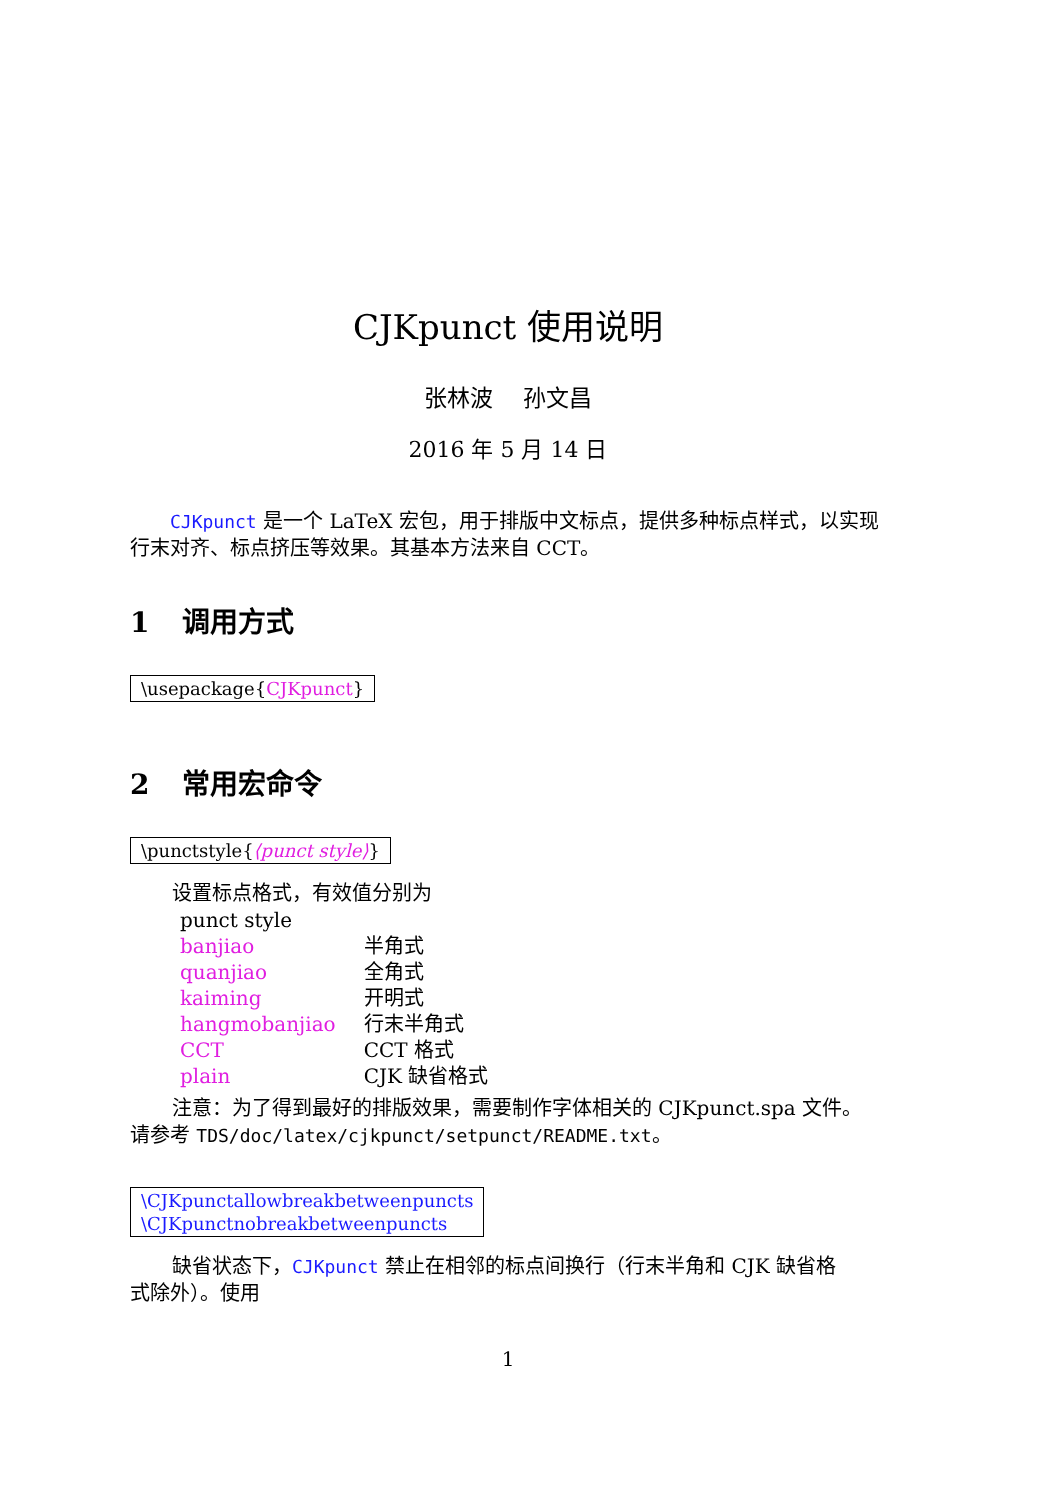CJKpunct 使用说明
张林波　 孙文昌
2016 年 5 月 14 日
　　CJKpunct 是一个 LaTeX 宏包，用于排版中文标点，提供多种标点样式，以实现行末对齐、标点挤压等效果。其基本方法来自 CCT。
1 调用方式
\usepackage{CJKpunct}
2 常用宏命令
\punctstyle{⟨punct style⟩}
设置标点格式，有效值分别为
| punct style | |
| banjiao | 半角式 |
| quanjiao | 全角式 |
| kaiming | 开明式 |
| hangmobanjiao | 行末半角式 |
| CCT | CCT 格式 |
| plain | CJK 缺省格式 |
注意：为了得到最好的排版效果，需要制作字体相关的 CJKpunct.spa 文件。
请参考 TDS/doc/latex/cjkpunct/setpunct/README.txt。
\CJKpunctallowbreakbetweenpuncts
\CJKpunctnobreakbetweenpuncts
缺省状态下，CJKpunct 禁止在相邻的标点间换行（行末半角和 CJK 缺省格
式除外）。使用
1